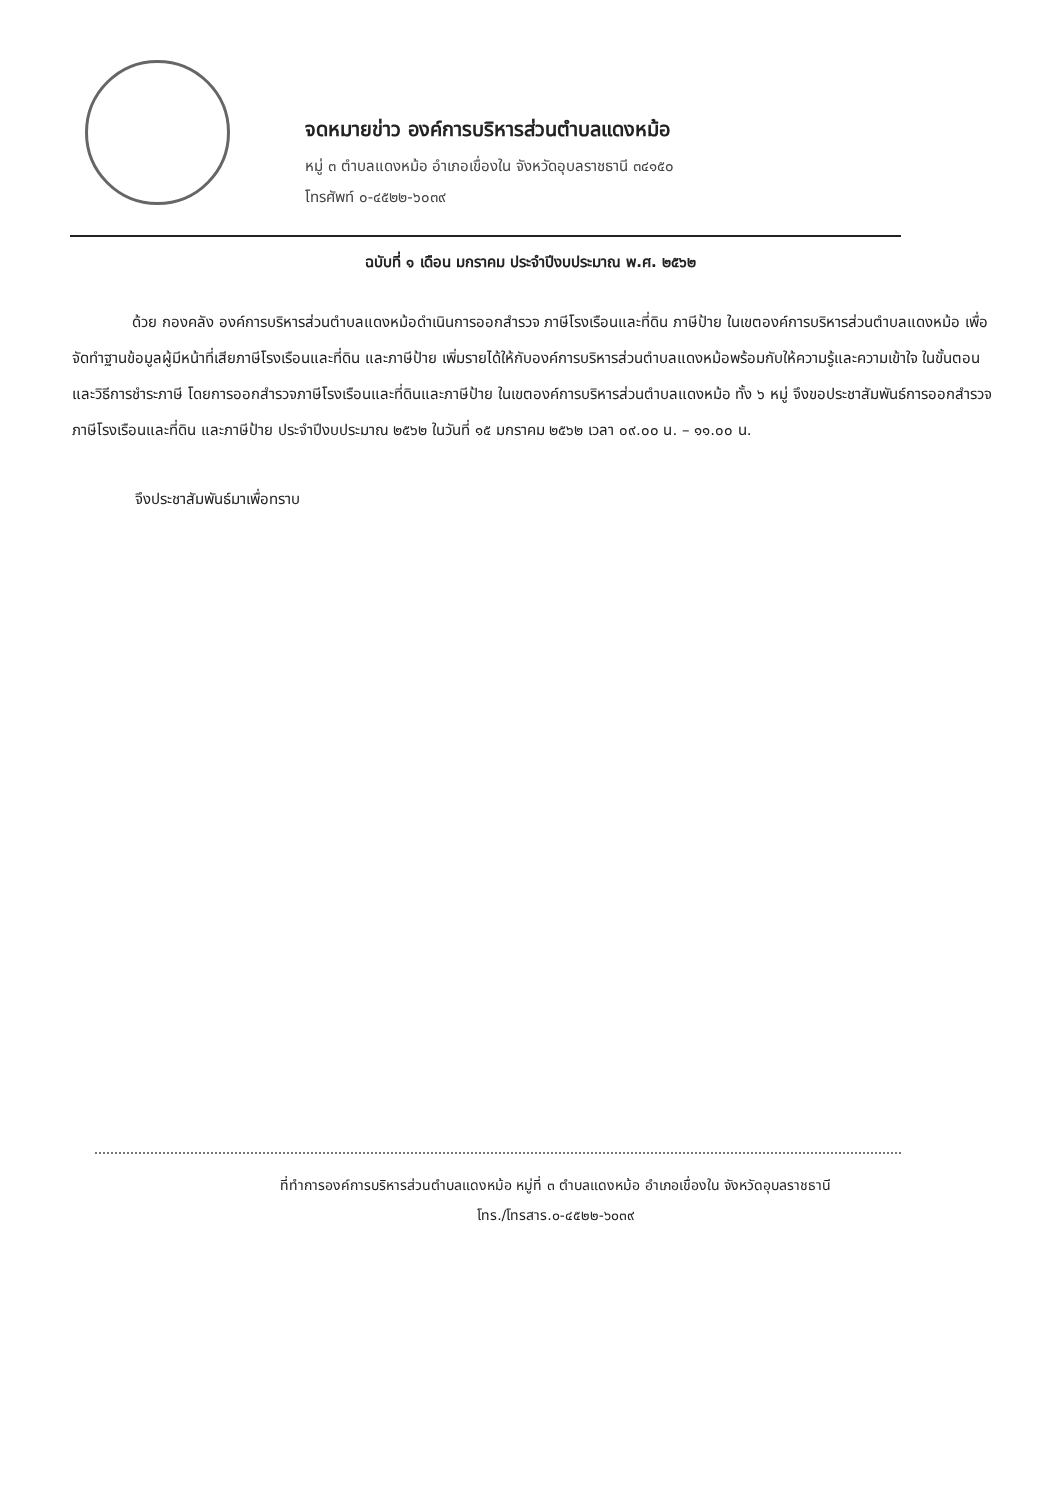จดหมายข่าว องค์การบริหารส่วนตำบลแดงหม้อ
หมู่ ๓ ตำบลแดงหม้อ อำเภอเขื่องใน จังหวัดอุบลราชธานี ๓๔๑๕๐
โทรศัพท์ ๐-๔๕๒๒-๖๐๓๙
ฉบับที่ ๑ เดือน มกราคม ประจำปีงบประมาณ พ.ศ. ๒๕๖๒
ด้วย กองคลัง องค์การบริหารส่วนตำบลแดงหม้อดำเนินการออกสำรวจ ภาษีโรงเรือนและที่ดิน ภาษีป้าย ในเขตองค์การบริหารส่วนตำบลแดงหม้อ เพื่อจัดทำฐานข้อมูลผู้มีหน้าที่เสียภาษีโรงเรือนและที่ดิน และภาษีป้าย เพิ่มรายได้ให้กับองค์การบริหารส่วนตำบลแดงหม้อพร้อมกับให้ความรู้และความเข้าใจ ในขั้นตอนและวิธีการชำระภาษี โดยการออกสำรวจภาษีโรงเรือนและที่ดินและภาษีป้าย ในเขตองค์การบริหารส่วนตำบลแดงหม้อ ทั้ง ๖ หมู่ จึงขอประชาสัมพันธ์การออกสำรวจภาษีโรงเรือนและที่ดิน และภาษีป้าย ประจำปีงบประมาณ ๒๕๖๒ ในวันที่ ๑๕ มกราคม ๒๕๖๒ เวลา ๐๙.๐๐ น. – ๑๑.๐๐ น.
จึงประชาสัมพันธ์มาเพื่อทราบ
ที่ทำการองค์การบริหารส่วนตำบลแดงหม้อ หมู่ที่ ๓ ตำบลแดงหม้อ อำเภอเขื่องใน จังหวัดอุบลราชธานี
โทร./โทรสาร.๐-๔๕๒๒-๖๐๓๙